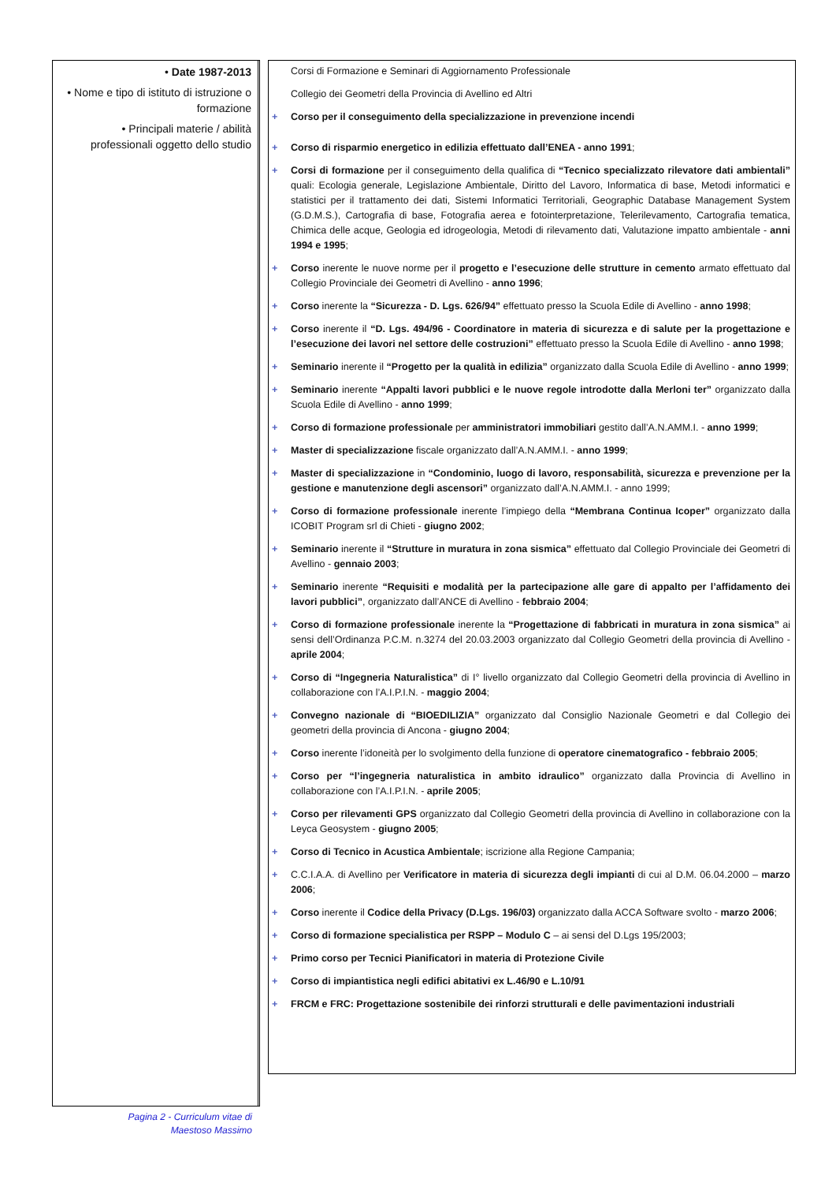• Date 1987-2013
• Nome e tipo di istituto di istruzione o formazione
• Principali materie / abilità professionali oggetto dello studio
Corsi di Formazione e Seminari di Aggiornamento Professionale
Collegio dei Geometri della Provincia di Avellino ed Altri
+ Corso per il conseguimento della specializzazione in prevenzione incendi
+ Corso di risparmio energetico in edilizia effettuato dall’ENEA - anno 1991;
+ Corsi di formazione per il conseguimento della qualifica di “Tecnico specializzato rilevatore dati ambientali” quali: Ecologia generale, Legislazione Ambientale, Diritto del Lavoro, Informatica di base, Metodi informatici e statistici per il trattamento dei dati, Sistemi Informatici Territoriali, Geographic Database Management System (G.D.M.S.), Cartografia di base, Fotografia aerea e fotointerpretazione, Telerilevamento, Cartografia tematica, Chimica delle acque, Geologia ed idrogeologia, Metodi di rilevamento dati, Valutazione impatto ambientale - anni 1994 e 1995;
+ Corso inerente le nuove norme per il progetto e l’esecuzione delle strutture in cemento armato effettuato dal Collegio Provinciale dei Geometri di Avellino - anno 1996;
+ Corso inerente la “Sicurezza - D. Lgs. 626/94” effettuato presso la Scuola Edile di Avellino - anno 1998;
+ Corso inerente il “D. Lgs. 494/96 - Coordinatore in materia di sicurezza e di salute per la progettazione e l’esecuzione dei lavori nel settore delle costruzioni” effettuato presso la Scuola Edile di Avellino - anno 1998;
+ Seminario inerente il “Progetto per la qualità in edilizia” organizzato dalla Scuola Edile di Avellino - anno 1999;
+ Seminario inerente “Appalti lavori pubblici e le nuove regole introdotte dalla Merloni ter” organizzato dalla Scuola Edile di Avellino - anno 1999;
+ Corso di formazione professionale per amministratori immobiliari gestito dall’A.N.AMM.I. - anno 1999;
+ Master di specializzazione fiscale organizzato dall’A.N.AMM.I. - anno 1999;
+ Master di specializzazione in “Condominio, luogo di lavoro, responsabilità, sicurezza e prevenzione per la gestione e manutenzione degli ascensori” organizzato dall’A.N.AMM.I. - anno 1999;
+ Corso di formazione professionale inerente l’impiego della “Membrana Continua Icoper” organizzato dalla ICOBIT Program srl di Chieti - giugno 2002;
+ Seminario inerente il “Strutture in muratura in zona sismica” effettuato dal Collegio Provinciale dei Geometri di Avellino - gennaio 2003;
+ Seminario inerente “Requisiti e modalità per la partecipazione alle gare di appalto per l’affidamento dei lavori pubblici”, organizzato dall’ANCE di Avellino - febbraio 2004;
+ Corso di formazione professionale inerente la “Progettazione di fabbricati in muratura in zona sismica” ai sensi dell’Ordinanza P.C.M. n.3274 del 20.03.2003 organizzato dal Collegio Geometri della provincia di Avellino - aprile 2004;
+ Corso di “Ingegneria Naturalistica” di I° livello organizzato dal Collegio Geometri della provincia di Avellino in collaborazione con l’A.I.P.I.N. - maggio 2004;
+ Convegno nazionale di “BIOEDILIZIA” organizzato dal Consiglio Nazionale Geometri e dal Collegio dei geometri della provincia di Ancona - giugno 2004;
+ Corso inerente l’idoneità per lo svolgimento della funzione di operatore cinematografico - febbraio 2005;
+ Corso per “l’ingegneria naturalistica in ambito idraulico” organizzato dalla Provincia di Avellino in collaborazione con l’A.I.P.I.N. - aprile 2005;
+ Corso per rilevamenti GPS organizzato dal Collegio Geometri della provincia di Avellino in collaborazione con la Leyca Geosystem - giugno 2005;
+ Corso di Tecnico in Acustica Ambientale; iscrizione alla Regione Campania;
+ C.C.I.A.A. di Avellino per Verificatore in materia di sicurezza degli impianti di cui al D.M. 06.04.2000 – marzo 2006;
+ Corso inerente il Codice della Privacy (D.Lgs. 196/03) organizzato dalla ACCA Software svolto - marzo 2006;
+ Corso di formazione specialistica per RSPP – Modulo C – ai sensi del D.Lgs 195/2003;
+ Primo corso per Tecnici Pianificatori in materia di Protezione Civile
+ Corso di impiantistica negli edifici abitativi ex L.46/90 e L.10/91
+ FRCM e FRC: Progettazione sostenibile dei rinforzi strutturali e delle pavimentazioni industriali
Pagina 2 - Curriculum vitae di
Maestoso Massimo